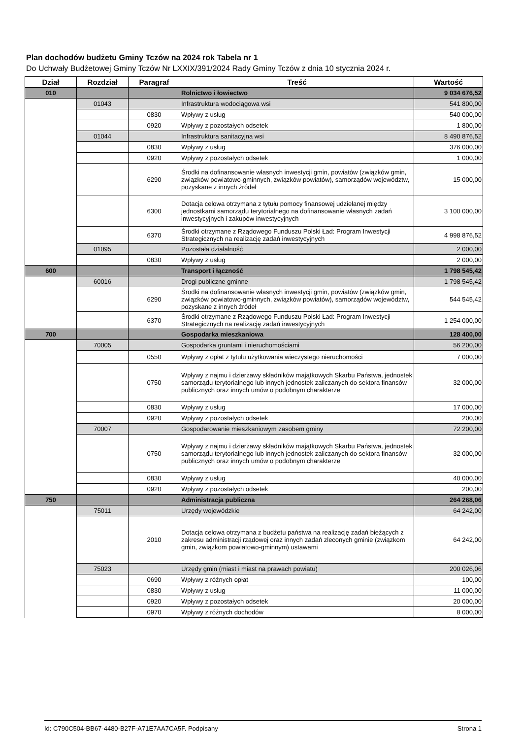Plan dochodów budżetu Gminy Tczów na 2024 rok Tabela nr 1
Do Uchwały Budżetowej Gminy Tczów Nr LXXIX/391/2024 Rady Gminy Tczów z dnia 10 stycznia 2024 r.
| Dział | Rozdział | Paragraf | Treść | Wartość |
| --- | --- | --- | --- | --- |
| 010 | | | Rolnictwo i łowiectwo | 9 034 676,52 |
| | 01043 | | Infrastruktura wodociągowa wsi | 541 800,00 |
| | | 0830 | Wpływy z usług | 540 000,00 |
| | | 0920 | Wpływy z pozostałych odsetek | 1 800,00 |
| | 01044 | | Infrastruktura sanitacyjna wsi | 8 490 876,52 |
| | | 0830 | Wpływy z usług | 376 000,00 |
| | | 0920 | Wpływy z pozostałych odsetek | 1 000,00 |
| | | 6290 | Środki na dofinansowanie własnych inwestycji gmin, powiatów (związków gmin, związków powiatowo-gminnych, związków powiatów), samorządów województw, pozyskane z innych źródeł | 15 000,00 |
| | | 6300 | Dotacja celowa otrzymana z tytułu pomocy finansowej udzielanej między jednostkami samorządu terytorialnego na dofinansowanie własnych zadań inwestycyjnych i zakupów inwestycyjnych | 3 100 000,00 |
| | | 6370 | Środki otrzymane z Rządowego Funduszu Polski Ład: Program Inwestycji Strategicznych na realizację zadań inwestycyjnych | 4 998 876,52 |
| | 01095 | | Pozostała działalność | 2 000,00 |
| | | 0830 | Wpływy z usług | 2 000,00 |
| 600 | | | Transport i łączność | 1 798 545,42 |
| | 60016 | | Drogi publiczne gminne | 1 798 545,42 |
| | | 6290 | Środki na dofinansowanie własnych inwestycji gmin, powiatów (związków gmin, związków powiatowo-gminnych, związków powiatów), samorządów województw, pozyskane z innych źródeł | 544 545,42 |
| | | 6370 | Środki otrzymane z Rządowego Funduszu Polski Ład: Program Inwestycji Strategicznych na realizację zadań inwestycyjnych | 1 254 000,00 |
| 700 | | | Gospodarka mieszkaniowa | 128 400,00 |
| | 70005 | | Gospodarka gruntami i nieruchomościami | 56 200,00 |
| | | 0550 | Wpływy z opłat z tytułu użytkowania wieczystego nieruchomości | 7 000,00 |
| | | 0750 | Wpływy z najmu i dzierżawy składników majątkowych Skarbu Państwa, jednostek samorządu terytorialnego lub innych jednostek zaliczanych do sektora finansów publicznych oraz innych umów o podobnym charakterze | 32 000,00 |
| | | 0830 | Wpływy z usług | 17 000,00 |
| | | 0920 | Wpływy z pozostałych odsetek | 200,00 |
| | 70007 | | Gospodarowanie mieszkaniowym zasobem gminy | 72 200,00 |
| | | 0750 | Wpływy z najmu i dzierżawy składników majątkowych Skarbu Państwa, jednostek samorządu terytorialnego lub innych jednostek zaliczanych do sektora finansów publicznych oraz innych umów o podobnym charakterze | 32 000,00 |
| | | 0830 | Wpływy z usług | 40 000,00 |
| | | 0920 | Wpływy z pozostałych odsetek | 200,00 |
| 750 | | | Administracja publiczna | 264 268,06 |
| | 75011 | | Urzędy wojewódzkie | 64 242,00 |
| | | 2010 | Dotacja celowa otrzymana z budżetu państwa na realizację zadań bieżących z zakresu administracji rządowej oraz innych zadań zleconych gminie (związkom gmin, związkom powiatowo-gminnym) ustawami | 64 242,00 |
| | 75023 | | Urzędy gmin (miast i miast na prawach powiatu) | 200 026,06 |
| | | 0690 | Wpływy z różnych opłat | 100,00 |
| | | 0830 | Wpływy z usług | 11 000,00 |
| | | 0920 | Wpływy z pozostałych odsetek | 20 000,00 |
| | | 0970 | Wpływy z różnych dochodów | 8 000,00 |
Id: C790C504-BB67-4480-B27F-A71E7AA7CA5F. Podpisany Strona 1